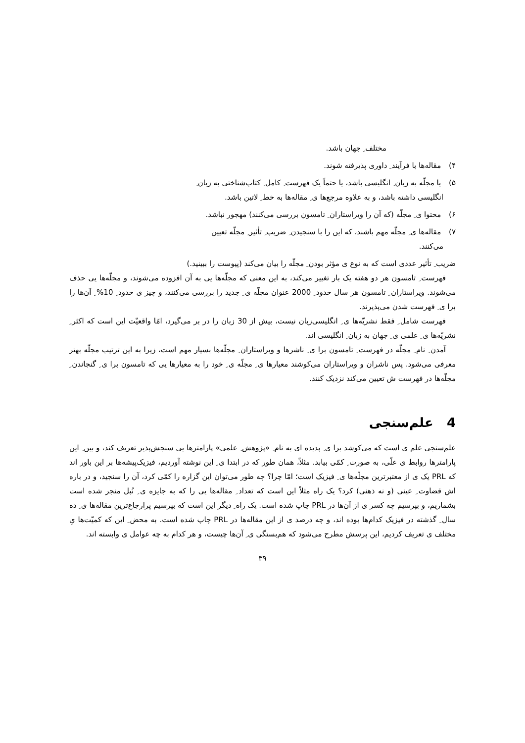مختلف ِ جهان باشد.
۴) مقاله‌ها با فرآیند ِ داوری پذیرفته شوند.
۵) یا مجلّه به زبان ِ انگلیسی باشد، یا حتماً یک فهرست ِ کامل ِ کتاب‌شناختی به زبان ِ
انگلیسی داشته باشد، و به علاوه مرجع‌ها ی ِ مقاله‌ها به خط ِ لاتین باشد.
۶) محتوا ی ِ مجلّه (که آن را ویراستاران ِ تامسون بررسی می‌کنند) مهجور نباشد.
۷) مقاله‌ها ی ِ مجلّه مهم باشند، که این را با سنجیدن ِ ضریب ِ تأثیر ِ مجلّه تعیین
می‌کنند.
ضریب ِ تأثیر عددی است که به نوع ی مؤثر بودن ِ مجلّه را بیان می‌کند (پیوست را ببینید.)
فهرست ِ تامسون هر دو هفته یک بار تغییر می‌کند، به این معنی که مجلّه‌ها یی به آن افزوده می‌شوند، و مجلّه‌ها یی حذف می‌شوند. ویراستاران ِ تامسون هر سال حدود ِ 2000 عنوان مجلّه ی ِ جدید را بررسی می‌کنند، و چیز ی حدود ِ 10% ِ آن‌ها را برا ی ِ فهرست شدن می‌پذیرند.
فهرست شامل ِ فقط نشریّه‌ها ی ِ انگلیسی‌زبان نیست، بیش از 30 زبان را در بر می‌گیرد، امّا واقعیّت این است که اکثر ِ نشریّه‌ها ی ِ علمی ی ِ جهان به زبان ِ انگلیسی اند.
آمدن ِ نام ِ مجلّه در فهرست ِ تامسون برا ی ِ ناشرها و ویراستاران ِ مجلّه‌ها بسیار مهم است، زیرا به این ترتیب مجلّه بهتر معرفی می‌شود. پس ناشران و ویراستاران می‌کوشند معیارها ی ِ مجلّه ی ِ خود را به معیارها یی که تامسون برا ی ِ گنجاندن ِ مجلّه‌ها در فهرست ش تعیین می‌کند نزدیک کنند.
4 علم‌سنجی
علم‌سنجی علم ی است که می‌کوشد برا ی ِ پدیده ای به نام ِ «پژوهش ِ علمی» پارامترها یی سنجش‌پذیر تعریف کند، و بین ِ این پارامترها روابط ی علّی، به صورت ِ کمّی بیابد. مثلاً، همان طور که در ابتدا ی ِ این نوشته آوردیم، فیزیک‌پیشه‌ها بر این باور اند که PRL یک ی از معتبرترین مجلّه‌ها ی ِ فیزیک است؛ امّا چرا؟ چه طور می‌توان این گزاره را کمّی کرد، آن را سنجید، و در باره اش قضاوت ِ عینی (و نه ذهنی) کرد؟ یک راه مثلاً این است که تعداد ِ مقاله‌ها یی را که به جایزه ی ِ نُبل منجر شده است بشماریم، و بپرسیم چه کسر ی از آن‌ها در PRL چاپ شده است. یک راه ِ دیگر این است که بپرسیم پرارجاع‌ترین مقاله‌ها ی ِ ده سال ِ گذشته در فیزیک کدام‌ها بوده اند، و چه درصد ی از این مقاله‌ها در PRL چاپ شده است. به محض ِ این که کمیّت‌ها یِ مختلف ی تعریف کردیم، این پرسش مطرح می‌شود که هم‌بستگی ی ِ آن‌ها چیست، و هر کدام به چه عوامل ی وابسته اند.
۳۹